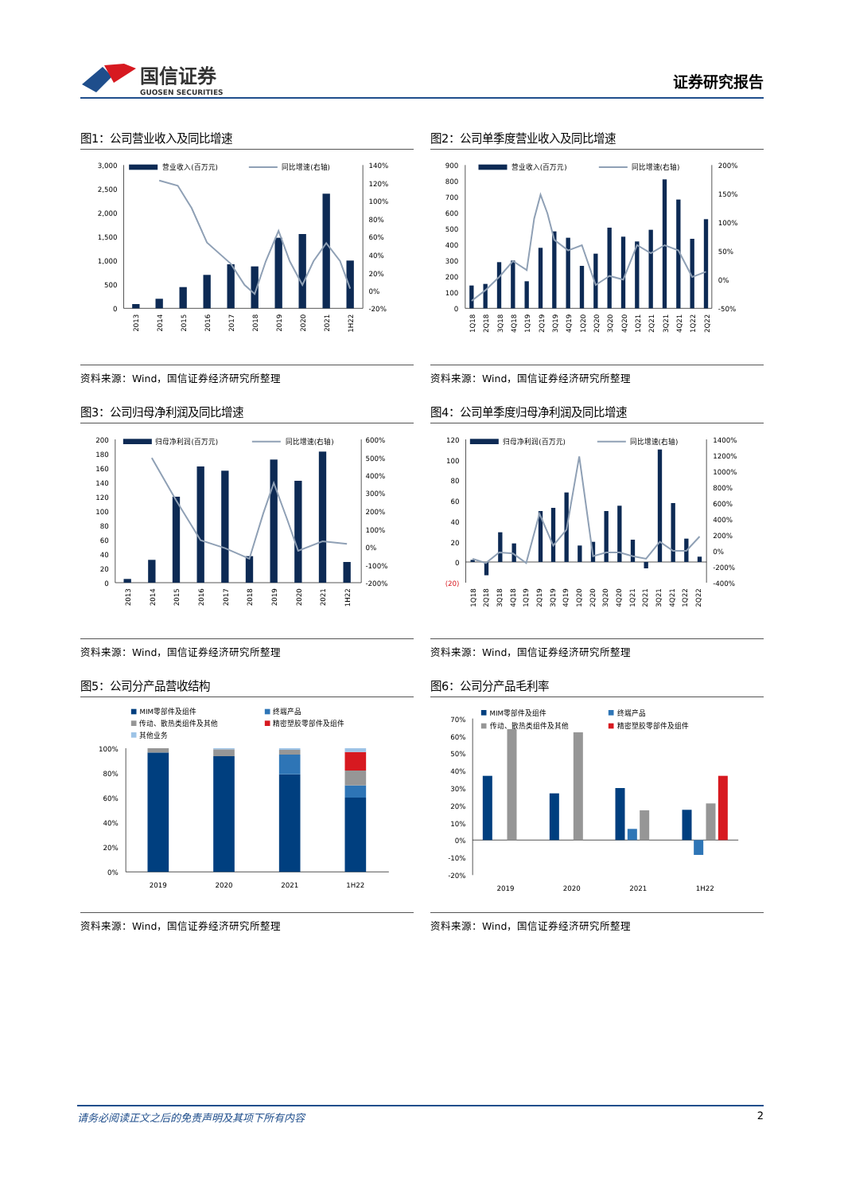国信证券
GUOSEN SECURITIES
证券研究报告
图1：公司营业收入及同比增速
营业收入(百万元)
同比增速(右轴)
3,000
2,500
2,000
1,500
1,000
500
0
140%
120%
100%
80%
60%
40%
20%
0%
-20%
2013
2014
2015
2016
2017
2018
2019
2020
2021
1H22
资料来源：Wind，国信证券经济研究所整理
图2：公司单季度营业收入及同比增速
营业收入(百万元)
同比增速(右轴)
900
800
700
600
500
400
300
200
100
0
200%
150%
100%
50%
0%
-50%
1Q18
2Q18
3Q18
4Q18
1Q19
2Q19
3Q19
4Q19
1Q20
2Q20
3Q20
4Q20
1Q21
2Q21
3Q21
4Q21
1Q22
2Q22
资料来源：Wind，国信证券经济研究所整理
图3：公司归母净利润及同比增速
归母净利润(百万元)
同比增速(右轴)
200
180
160
140
120
100
80
60
40
20
0
600%
500%
400%
300%
200%
100%
0%
-100%
-200%
2013
2014
2015
2016
2017
2018
2019
2020
2021
1H22
资料来源：Wind，国信证券经济研究所整理
图4：公司单季度归母净利润及同比增速
归母净利润(百万元)
同比增速(右轴)
120
100
80
60
40
20
0
(20)
1400%
1200%
1000%
800%
600%
400%
200%
0%
-200%
-400%
1Q18
2Q18
3Q18
4Q18
1Q19
2Q19
3Q19
4Q19
1Q20
2Q20
3Q20
4Q20
1Q21
2Q21
3Q21
4Q21
1Q22
2Q22
资料来源：Wind，国信证券经济研究所整理
图5：公司分产品营收结构
MIM零部件及组件
终端产品
传动、散热类组件及其他
精密塑胶零部件及组件
其他业务
100%
80%
60%
40%
20%
0%
2019
2020
2021
1H22
资料来源：Wind，国信证券经济研究所整理
图6：公司分产品毛利率
MIM零部件及组件
终端产品
传动、散热类组件及其他
精密塑胶零部件及组件
70%
60%
50%
40%
30%
20%
10%
0%
-10%
-20%
2019
2020
2021
1H22
资料来源：Wind，国信证券经济研究所整理
请务必阅读正文之后的免责声明及其项下所有内容 2